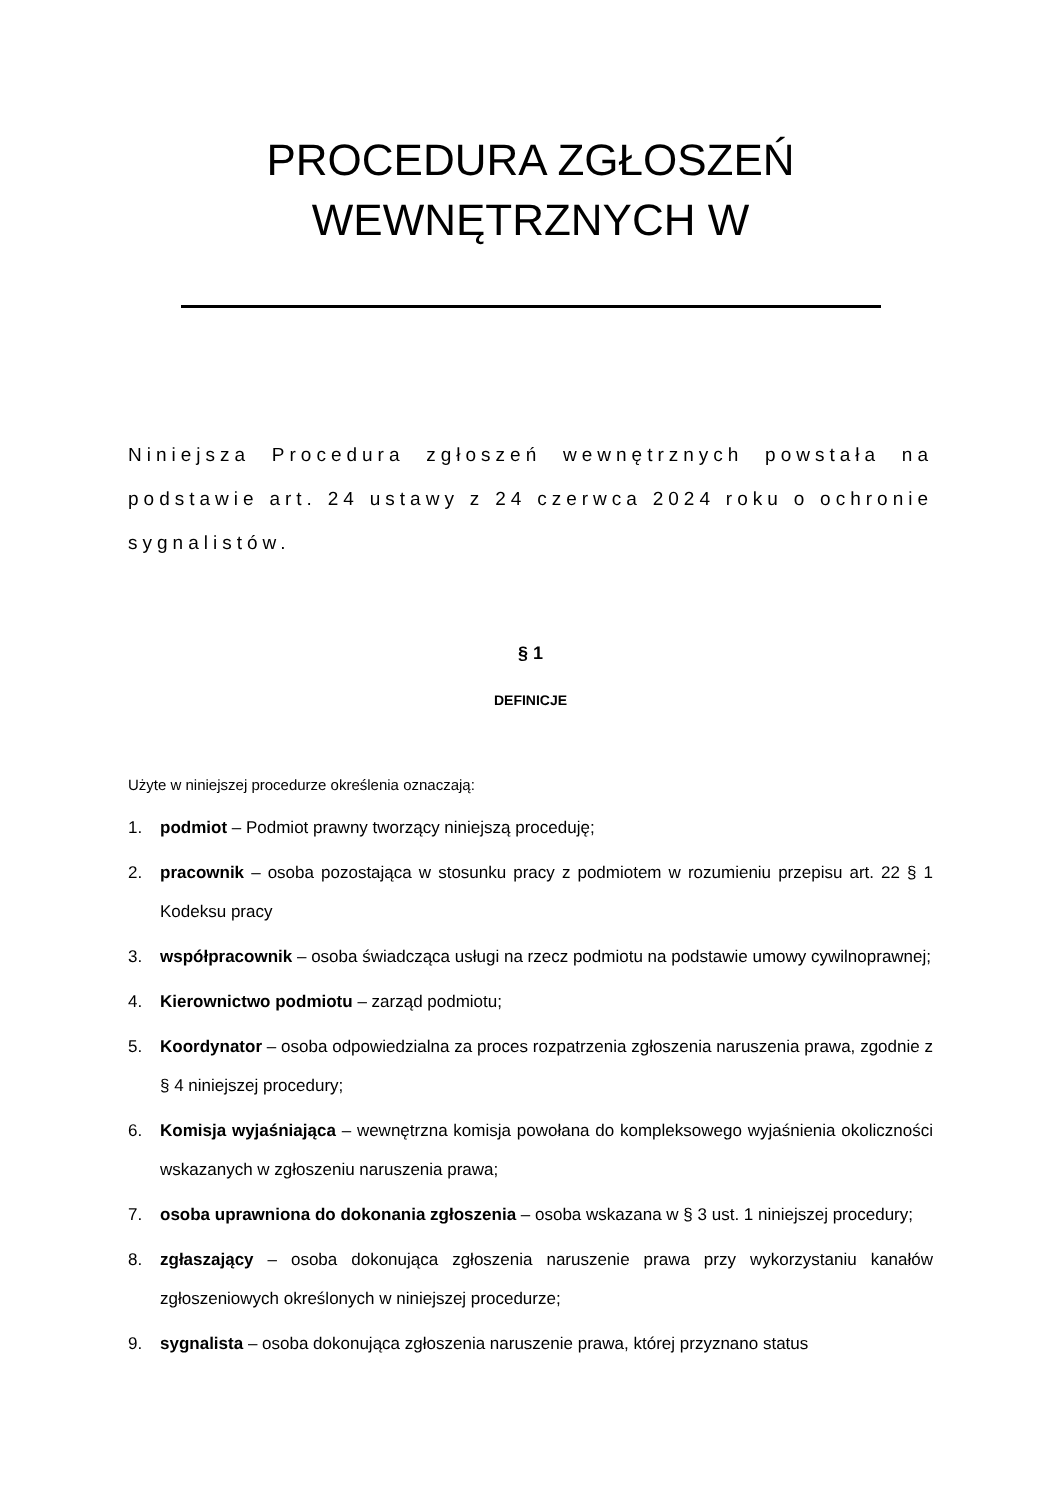PROCEDURA ZGŁOSZEŃ
WEWNĘTRZNYCH W
Niniejsza Procedura zgłoszeń wewnętrznych powstała na podstawie art. 24 ustawy z 24 czerwca 2024 roku o ochronie sygnalistów.
§ 1
DEFINICJE
Użyte w niniejszej procedurze określenia oznaczają:
1. podmiot – Podmiot prawny tworzący niniejszą proceduję;
2. pracownik – osoba pozostająca w stosunku pracy z podmiotem w rozumieniu przepisu art. 22 § 1 Kodeksu pracy
3. współpracownik – osoba świadcząca usługi na rzecz podmiotu na podstawie umowy cywilnoprawnej;
4. Kierownictwo podmiotu – zarząd podmiotu;
5. Koordynator – osoba odpowiedzialna za proces rozpatrzenia zgłoszenia naruszenia prawa, zgodnie z § 4 niniejszej procedury;
6. Komisja wyjaśniająca – wewnętrzna komisja powołana do kompleksowego wyjaśnienia okoliczności wskazanych w zgłoszeniu naruszenia prawa;
7. osoba uprawniona do dokonania zgłoszenia – osoba wskazana w § 3 ust. 1 niniejszej procedury;
8. zgłaszający – osoba dokonująca zgłoszenia naruszenie prawa przy wykorzystaniu kanałów zgłoszeniowych określonych w niniejszej procedurze;
9. sygnalista – osoba dokonująca zgłoszenia naruszenie prawa, której przyznano status